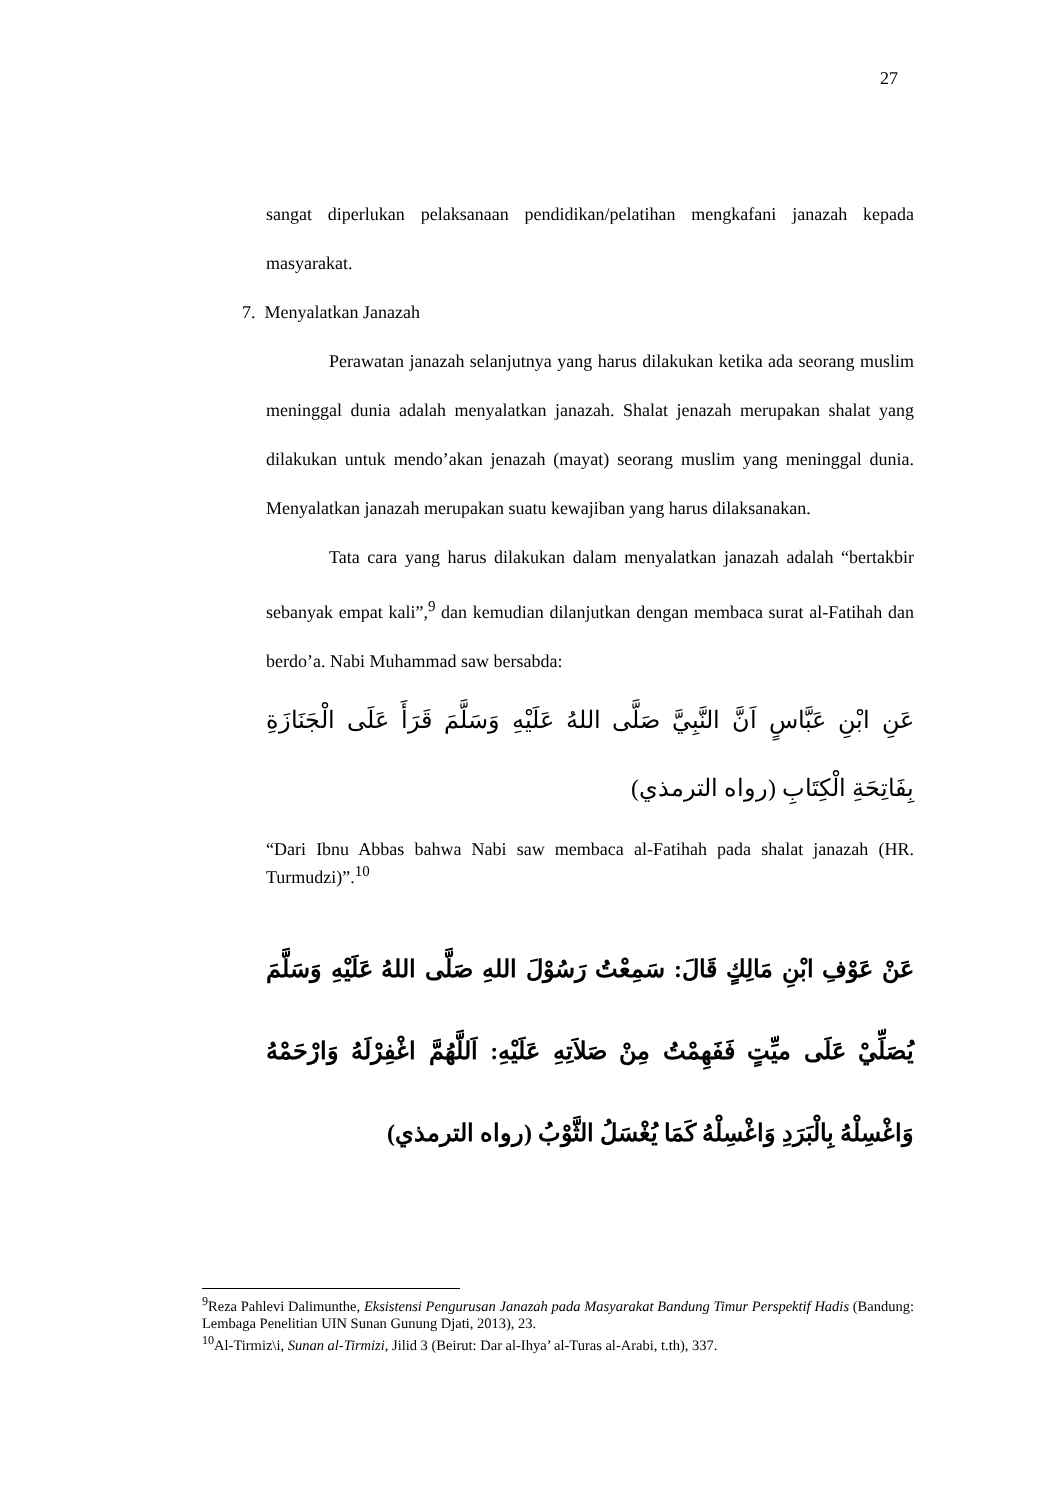27
sangat diperlukan pelaksanaan pendidikan/pelatihan mengkafani janazah kepada masyarakat.
7. Menyalatkan Janazah
Perawatan janazah selanjutnya yang harus dilakukan ketika ada seorang muslim meninggal dunia adalah menyalatkan janazah. Shalat jenazah merupakan shalat yang dilakukan untuk mendo’akan jenazah (mayat) seorang muslim yang meninggal dunia. Menyalatkan janazah merupakan suatu kewajiban yang harus dilaksanakan.
Tata cara yang harus dilakukan dalam menyalatkan janazah adalah “bertakbir sebanyak empat kali”,<sup>9</sup> dan kemudian dilanjutkan dengan membaca surat al-Fatihah dan berdo’a. Nabi Muhammad saw bersabda:
عَنِ ابْنِ عَبَّاسٍ اَنَّ النَّبِيَّ صَلَّى اللهُ عَلَيْهِ وَسَلَّمَ قَرَأَ عَلَى الْجَنَازَةِ بِفَاتِحَةِ الْكِتَابِ (رواه الترمذي)
“Dari Ibnu Abbas bahwa Nabi saw membaca al-Fatihah pada shalat janazah (HR. Turmudzi)”.<sup>10</sup>
عَنْ عَوْفِ ابْنِ مَالِكٍ قَالَ: سَمِعْتُ رَسُوْلَ اللهِ صَلَّى اللهُ عَلَيْهِ وَسَلَّمَ يُصَلِّيْ عَلَى ميِّتٍ فَفَهِمْتُ مِنْ صَلاَتِهِ عَلَيْهِ: اَللَّهُمَّ اغْفِرْلَهُ وَارْحَمْهُ وَاغْسِلْهُ بِالْبَرَدِ وَاغْسِلْهُ كَمَا يُغْسَلُ الثَّوْبُ (رواه الترمذي)
<sup>9</sup> Reza Pahlevi Dalimunthe, Eksistensi Pengurusan Janazah pada Masyarakat Bandung Timur Perspektif Hadis (Bandung: Lembaga Penelitian UIN Sunan Gunung Djati, 2013), 23.
<sup>10</sup> Al-Tirmiz\i, Sunan al-Tirmizi, Jilid 3 (Beirut: Dar al-Ihya’ al-Turas al-Arabi, t.th), 337.